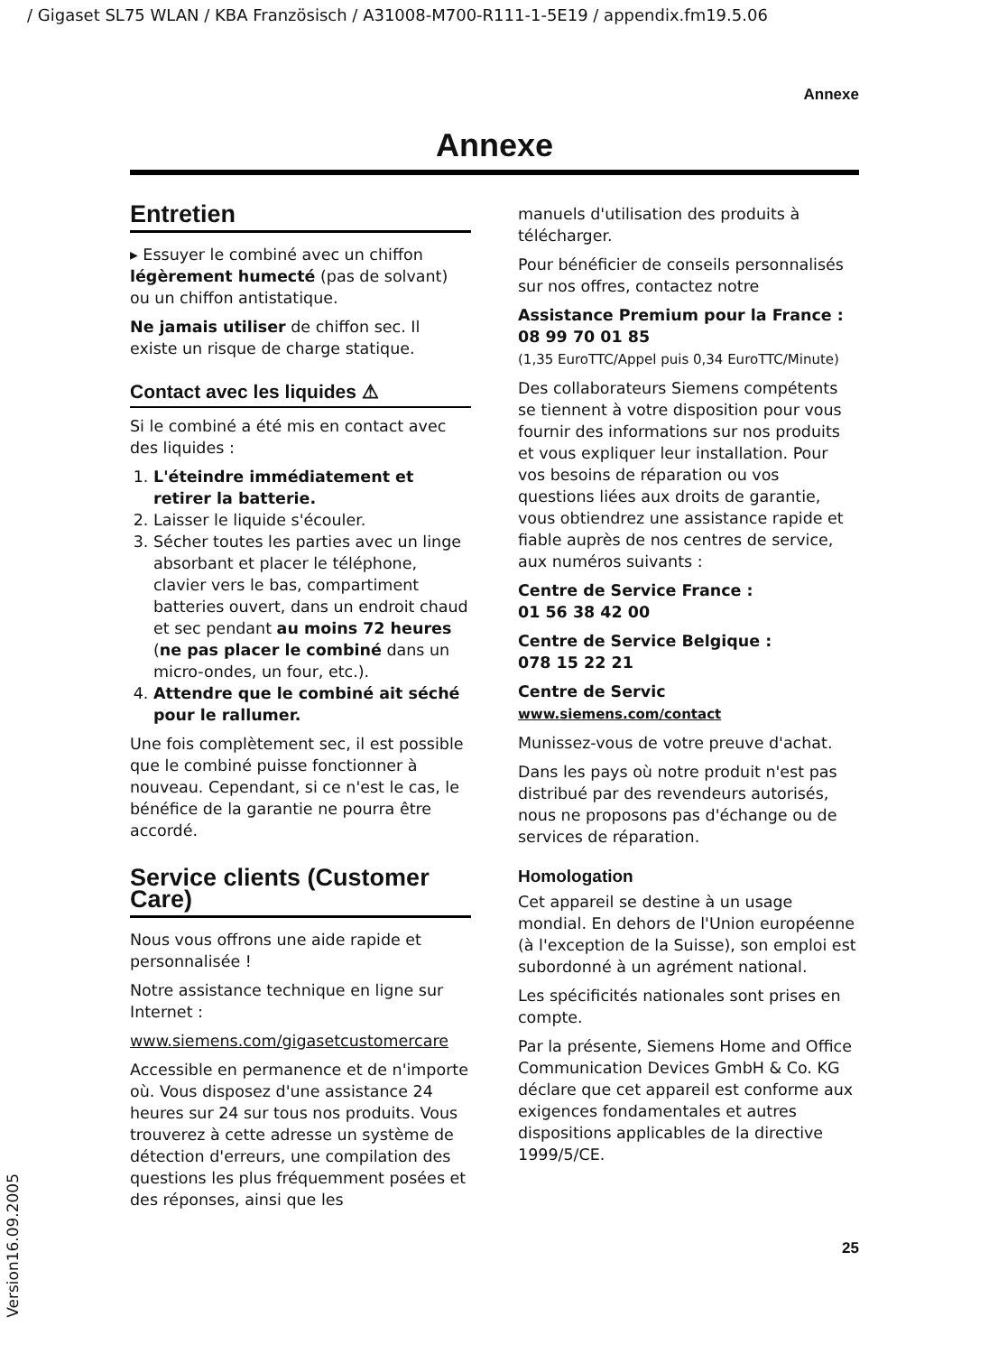/ Gigaset SL75 WLAN / KBA Französisch / A31008-M700-R111-1-5E19 / appendix.fm19.5.06
Annexe
Annexe
Entretien
▸ Essuyer le combiné avec un chiffon légèrement humecté (pas de solvant) ou un chiffon antistatique.
Ne jamais utiliser de chiffon sec. Il existe un risque de charge statique.
Contact avec les liquides ⚠
Si le combiné a été mis en contact avec des liquides :
1. L'éteindre immédiatement et retirer la batterie.
2. Laisser le liquide s'écouler.
3. Sécher toutes les parties avec un linge absorbant et placer le téléphone, clavier vers le bas, compartiment batteries ouvert, dans un endroit chaud et sec pendant au moins 72 heures (ne pas placer le combiné dans un micro-ondes, un four, etc.).
4. Attendre que le combiné ait séché pour le rallumer.
Une fois complètement sec, il est possible que le combiné puisse fonctionner à nouveau. Cependant, si ce n'est le cas, le bénéfice de la garantie ne pourra être accordé.
Service clients (Customer Care)
Nous vous offrons une aide rapide et personnalisée !
Notre assistance technique en ligne sur Internet :
www.siemens.com/gigasetcustomercare
Accessible en permanence et de n'importe où. Vous disposez d'une assistance 24 heures sur 24 sur tous nos produits. Vous trouverez à cette adresse un système de détection d'erreurs, une compilation des questions les plus fréquemment posées et des réponses, ainsi que les
manuels d'utilisation des produits à télécharger.
Pour bénéficier de conseils personnalisés sur nos offres, contactez notre
Assistance Premium pour la France :
08 99 70 01 85
(1,35 EuroTTC/Appel puis 0,34 EuroTTC/Minute)
Des collaborateurs Siemens compétents se tiennent à votre disposition pour vous fournir des informations sur nos produits et vous expliquer leur installation. Pour vos besoins de réparation ou vos questions liées aux droits de garantie, vous obtiendrez une assistance rapide et fiable auprès de nos centres de service, aux numéros suivants :
Centre de Service France :
01 56 38 42 00
Centre de Service Belgique :
078 15 22 21
Centre de Servic
www.siemens.com/contact
Munissez-vous de votre preuve d'achat.
Dans les pays où notre produit n'est pas distribué par des revendeurs autorisés, nous ne proposons pas d'échange ou de services de réparation.
Homologation
Cet appareil se destine à un usage mondial. En dehors de l'Union européenne (à l'exception de la Suisse), son emploi est subordonné à un agrément national.
Les spécificités nationales sont prises en compte.
Par la présente, Siemens Home and Office Communication Devices GmbH & Co. KG déclare que cet appareil est conforme aux exigences fondamentales et autres dispositions applicables de la directive 1999/5/CE.
25
Version16.09.2005